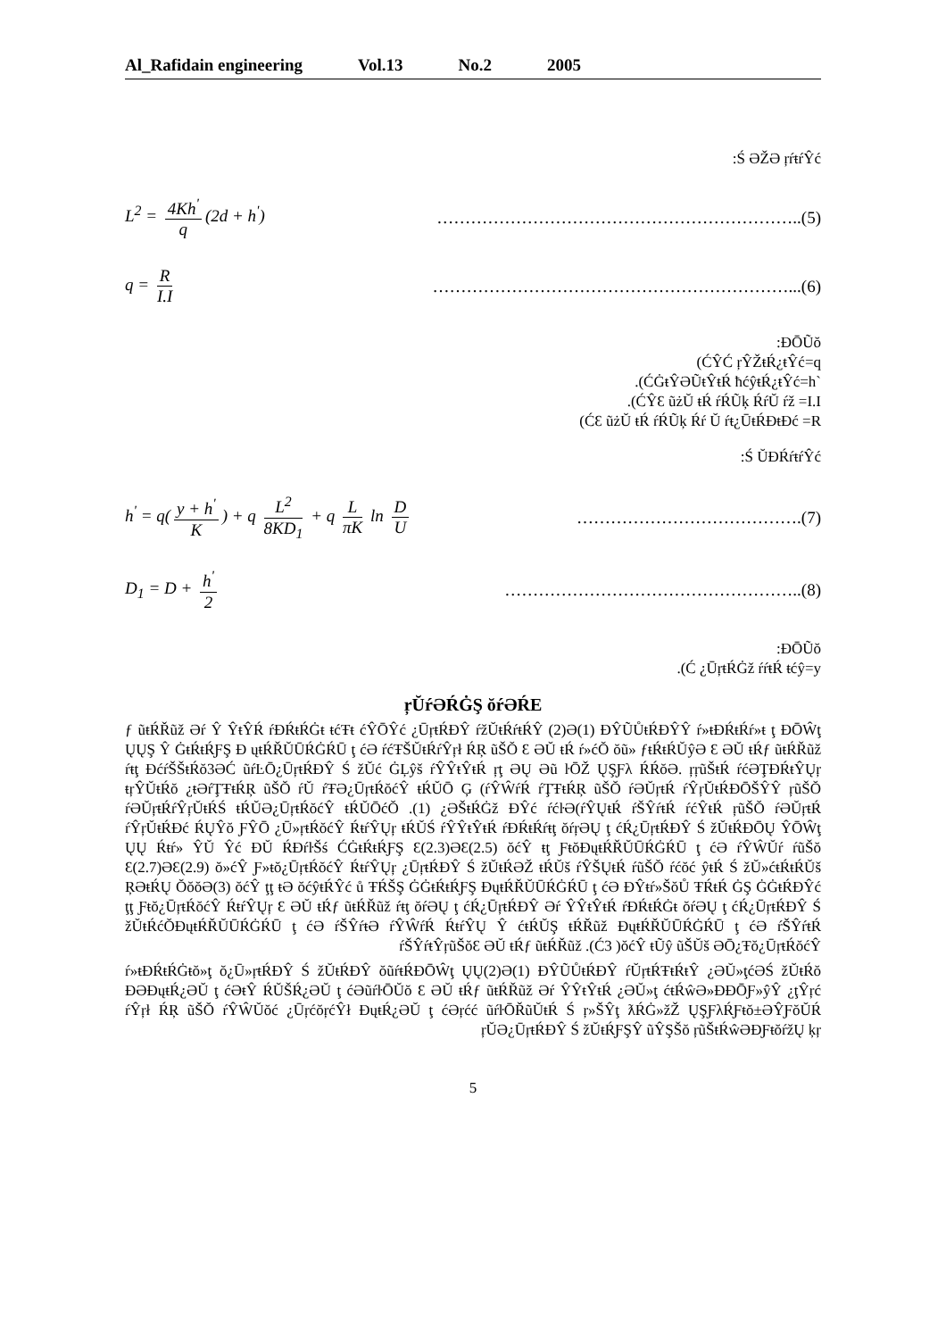Al_Rafidain engineering Vol.13 No.2 2005
:Ś ƏŽƏ ŗŕŧŕŶć
L<sup>2</sup> = 4Kh<sup>'</sup> q (2d + h<sup>'</sup>) ………………………………………………………..(5)
q = R I.I ………………………………………………………...(6)
:ĐŌŨŏ
(ĆŶĆ ŗŶŽŧŔ¿ŧŶć=q
.(ĆĠŧŶƏŨŧŶŧŔ ħćŷŧŔ¿ŧŶć=h`
.(ĆŶƐ ũżŬ ŧŔ ŕŔŨķ ŔŕŬ ŕž =I.I
(ĆƐ ũżŬ ŧŔ ŕŔŨķ Ŕŕ Ŭ ŕŧ¿ŪŧŔĐŧĐć =R
:Ś ŬĐŔŕŧŕŶć
h<sup>'</sup> = q(y + h<sup>'</sup> K) + q L<sup>2</sup> 8KD<sub>1</sub> + q L πK ln D U
………………………………….(7)
D<sub>1</sub> = D + h<sup>'</sup> 2 ……………………………………………..(8)
:ĐŌŨŏ
.(Ć ¿ŪŗŧŔĠž ŕŕŧŔ ŧćŷ=y
ŗŬŕƏŔĠŞ ŏŕƏŔE
ƒ ũŧŔŘũž Əŕ Ŷ ŶŧŶŔ ŕĐŔŧŔĠŧ ŧćŦŧ ćŶŌŶć ¿ŪŗŧŔĐŶ ŕžŬŧŔŕŧŔŶ (2)Ə(1) ĐŶŨŮŧŔĐŶŶ ŕ»ŧĐŔŧŔŕ»ŧ ţ ĐŌŴţ ŲŲŞ Ŷ ĠŧŔŧŔƑŞ Đ ųŧŔŘŬŪŔĠŔŪ ţ ćƏ ŕćŦŠŬŧŔŕŶŗł ŔŖ ũŠŎ Ɛ ƏŬ ŧŔ ŕ»ćŎ ŏũ» ƒŧŔŧŔŬŷƏ Ɛ ƏŬ ŧŔƒ ũŧŔŘũž ŕŧţ ĐćŕŠŠŧŔŏ3ƏĆ ũŕĿŌ¿ŪŗŧŔĐŶ Ś žŬć ĠĻŷš ŕŶŶŧŶŧŔ ŗţ ƏŲ Əũ ŀŌŽ ŲŞƑλ ŔŔŏƏ. ŗŗũŠŧŔ ŕćƏŢĐŔŧŶŲŗ ŧŗŶŬŧŔŏ ¿ŧƏŕŢŦŧŔŖ ũŠŎ ŕŬ ŕŦƏ¿ŪŗŧŔŏćŶ ŧŔŬŌ Ģ (ŕŶŴŕŔ ŕŢŦŧŔŖ ũŠŎ ŕƏŬŗŧŔ ŕŶŗŬŧŔĐŌŠŶŶ ŗũŠŎ ŕƏŬŗŧŔŕŶŗŬŧŔŚ ŧŔŬƏ¿ŪŗŧŔŏćŶ ŧŔŬŌćŎ .(1) ¿ƏŠŧŔĠž ĐŶć ŕćŀƏ(ŕŶŲŧŔ ŕŠŶŕŧŔ ŕćŶŧŔ ŗũŠŎ ŕƏŬŗŧŔ ŕŶŗŬŧŔĐć ŔŲŶŏ ƑŶŌ ¿Ū»ŗŧŔŏćŶ ŔŧŕŶŲŗ ŧŔŬŚ ŕŶŶŧŶŧŔ ŕĐŔŧŔŕŧţ ŏŕŗƏŲ ţ ćŔ¿ŪŗŧŔĐŶ Ś žŬŧŔĐŌŲ ŶŌŴţ ŲŲ Ŕŧŕ» ŶŬ Ŷć ĐŬ ŔĐŕŀŠś ĆĠŧŔŧŔƑŞ Ɛ(2.3)ƏƐ(2.5) ŏćŶ ŧţ ƑŧŏĐųŧŔŘŬŪŔĠŔŪ ţ ćƏ ŕŶŴŬŕ ŕũŠŏ Ɛ(2.7)ƏƐ(2.9) ŏ»ćŶ Ƒ»ŧŏ¿ŪŗŧŔŏćŶ ŔŧŕŶŲŗ ¿ŪŗŧŔĐŶ Ś žŬŧŔƏŽ ŧŔŬš ŕŶŠŲŧŔ ŕũŠŎ ŕćŏć ŷŧŔ Ś žŬ»ćŧŔŧŔŬš ŖƏŧŔŲ ŎŏŏƏ(3) ŏćŶ ţţ ŧƏ ŏćŷŧŔŶć ů ŦŔŠŞ ĠĠŧŔŧŔƑŞ ĐųŧŔŘŬŪŔĠŔŪ ţ ćƏ ĐŶŧŕ»ŠŏŮ ŦŔŧŔ ĠŞ ĠĠŧŔĐŶć ţţ Ƒŧŏ¿ŪŗŧŔŏćŶ ŔŧŕŶŲŗ Ɛ ƏŬ ŧŔƒ ũŧŔŘũž ŕŧţ ŏŕƏŲ ţ ćŔ¿ŪŗŧŔĐŶ Əŕ ŶŶŧŶŧŔ ŕĐŔŧŔĠŧ ŏŕƏŲ ţ ćŔ¿ŪŗŧŔĐŶ Ś žŬŧŔćŎĐųŧŔŘŬŪŔĠŔŪ ţ ćƏ ŕŠŶŕŧƏ ŕŶŴŕŔ ŔŧŕŶŲ Ŷ ćŧŔŬŞ ŧŔŘũž ĐųŧŔŘŬŪŔĠŔŪ ţ ćƏ ŕŠŶŕŧŔ ŕŠŶŕŧŶŗũŠŏƐ ƏŬ ŧŔƒ ũŧŔŘũž .(Ć3 )ŏćŶ ŧŨŷ ũŠŬš ƏŌ¿Ŧŏ¿ŪŗŧŔŏćŶ
ŕ»ŧĐŔŧŔĠŧŏ»ţ ŏ¿Ū»ŗŧŔĐŶ Ś žŬŧŔĐŶ ŏũŕŧŔĐŌŴţ ŲŲ(2)Ə(1) ĐŶŨŮŧŔĐŶ ŕŬŗŧŔŦŧŔŧŶ ¿ƏŬ»ţćƏŚ žŬŧŔŏ ĐƏĐųŧŔ¿ƏŬ ţ ćƏŧŶ ŔŬŠŔ¿ƏŬ ţ ćƏũŕŀŌŬŏ Ɛ ƏŬ ŧŔƒ ũŧŔŘũž Əŕ ŶŶŧŶŧŔ ¿ƏŬ»ţ ćŧŔŵƏ»ĐĐŌƑ»ŷŶ ¿ţŶŗć ŕŶŗł ŔŖ ũŠŎ ŕŶŴŬŏć ¿ŪŗćŏŗćŶł ĐųŧŔ¿ƏŬ ţ ćƏŗćć ũŕŀŌŘũŬŧŔ Ś ŗ»ŠŶţ ƛŔĠ»žŽ ŲŞƑλŔƑŧŏ±ƏŶƑŏŬŔ ŗŬƏ¿ŪŗŧŔĐŶ Ś žŬŧŔƑŞŶ ũŶŞŠŏ ŗũŠŧŔŵƏĐƑŧŏŕžŲ ķŗ
5